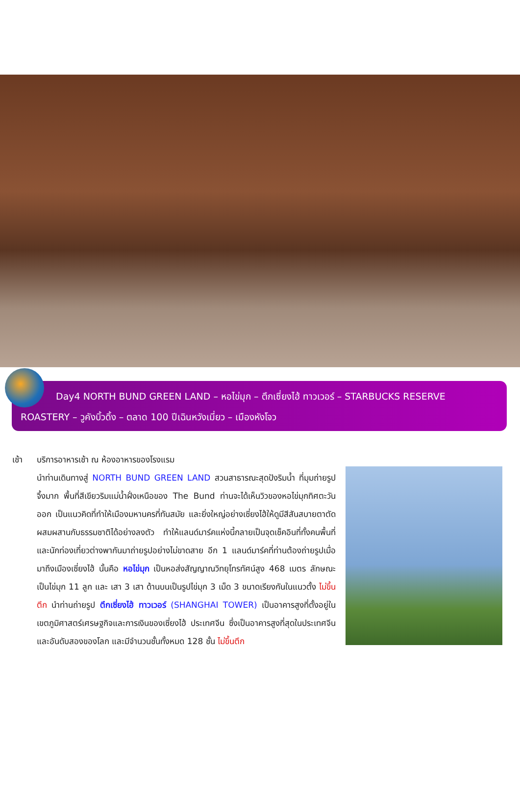Day4 NORTH BUND GREEN LAND – หอไข่มุก – ตึกเซี่ยงไฮ้ ทาวเวอร์ – STARBUCKS RESERVE
ROASTERY – วูคังบิ้วดิ้ง – ตลาด 100 ปีเฉินหวังเมี่ยว – เมืองหังโจว
เช้า บริการอาหารเช้า ณ ห้องอาหารของโรงแรม
นำท่านเดินทางสู่ NORTH BUND GREEN LAND สวนสาธารณะสุดปังริมน้ำ ที่มุมถ่ายรูปจึ้งมาก พื้นที่สีเขียวริมแม่น้ำฝั่งเหนือของ The Bund ท่านจะได้เห็นวิวของหอไข่มุกทิศตะวันออก เป็นแนวคิดที่ทำให้เมืองมหานครที่ทันสมัย และยิ่งใหญ่อย่างเซี่ยงไฮ้ให้ดูมีสีสันสบายตาตัดผสมผสานกับธรรมชาติได้อย่างลงตัว ทำให้แลนด์มาร์คแห่งนี้กลายเป็นจุดเช็คอินที่ทั้งคนพื้นที่ และนักท่องเที่ยวต่างพากันมาถ่ายรูปอย่างไม่ขาดสาย อีก 1 แลนด์มาร์คที่ท่านต้องถ่ายรูปเมื่อมาถึงเมืองเซี่ยงไฮ้ นั้นคือ หอไข่มุก เป็นหอส่งสัญญาณวิทยุโทรทัศน์สูง 468 เมตร ลักษณะเป็นไข่มุก 11 ลูก และ เสา 3 เสา ด้านบนเป็นรูปไข่มุก 3 เม็ด 3 ขนาดเรียงกันในแนวตั้ง ไม่ขึ้นตึก นำท่านถ่ายรูป ตึกเซี่ยงไฮ้ ทาวเวอร์ (SHANGHAI TOWER) เป็นอาคารสูงที่ตั้งอยู่ในเขตภูมิศาสตร์เศรษฐกิจและการเงินของเซี่ยงไฮ้ ประเทศจีน ซึ่งเป็นอาคารสูงที่สุดในประเทศจีนและอันดับสองของโลก และมีจำนวนชั้นทั้งหมด 128 ชั้น ไม่ขึ้นตึก